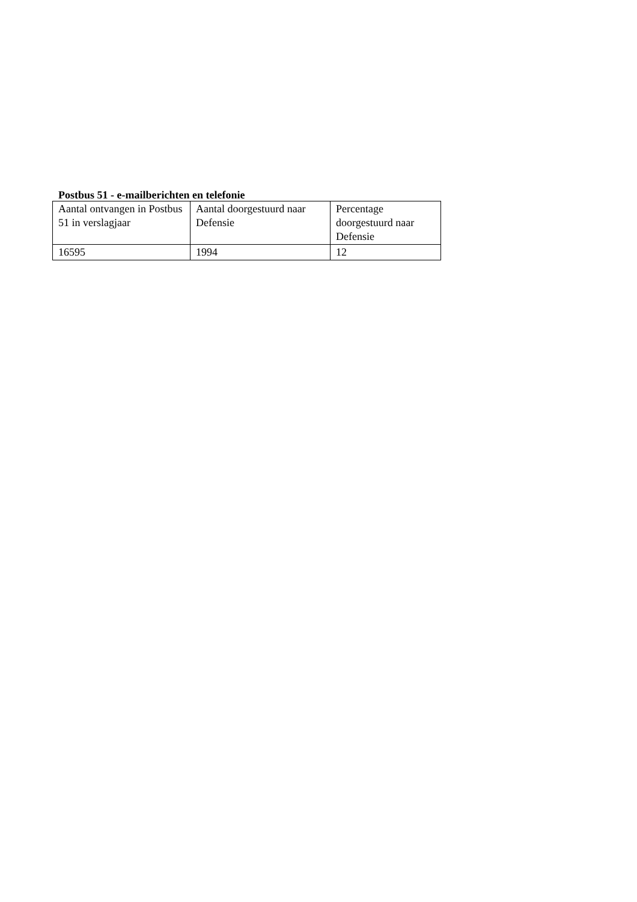Postbus 51 - e-mailberichten en telefonie
| Aantal ontvangen in Postbus 51 in verslagjaar | Aantal doorgestuurd naar Defensie | Percentage doorgestuurd naar Defensie |
| --- | --- | --- |
| 16595 | 1994 | 12 |